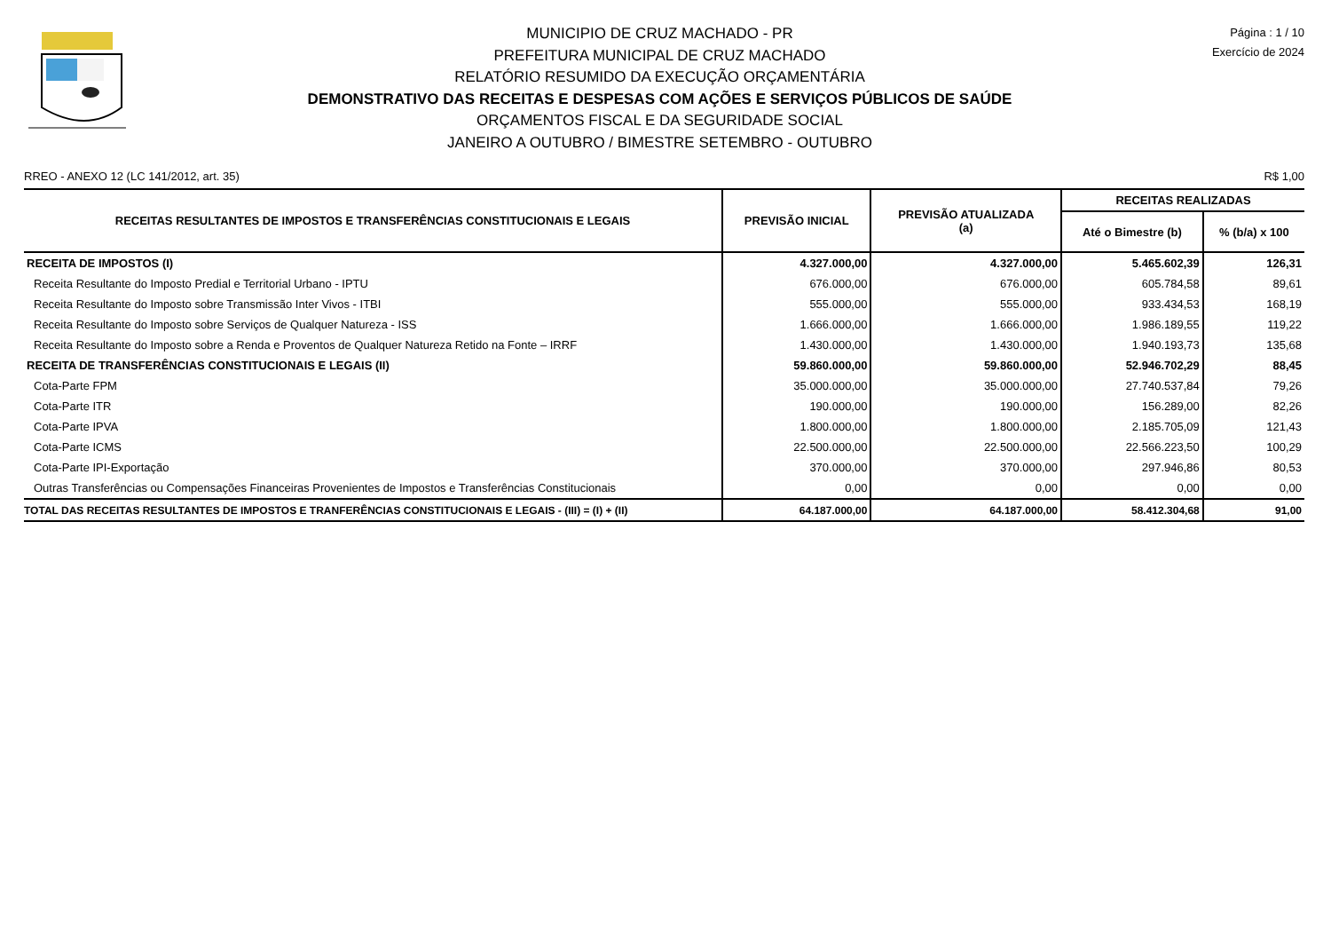MUNICIPIO DE CRUZ MACHADO - PR
PREFEITURA MUNICIPAL DE CRUZ MACHADO
RELATÓRIO RESUMIDO DA EXECUÇÃO ORÇAMENTÁRIA
DEMONSTRATIVO DAS RECEITAS E DESPESAS COM AÇÕES E SERVIÇOS PÚBLICOS DE SAÚDE
ORÇAMENTOS FISCAL E DA SEGURIDADE SOCIAL
JANEIRO A OUTUBRO / BIMESTRE SETEMBRO - OUTUBRO
Página : 1 / 10
Exercício de 2024
RREO - ANEXO 12 (LC 141/2012, art. 35) R$ 1,00
| RECEITAS RESULTANTES DE IMPOSTOS E TRANSFERÊNCIAS CONSTITUCIONAIS E LEGAIS | PREVISÃO INICIAL | PREVISÃO ATUALIZADA (a) | RECEITAS REALIZADAS | |
| --- | --- | --- | --- | --- |
| | | | Até o Bimestre (b) | % (b/a) x 100 |
| RECEITA DE IMPOSTOS (I) | 4.327.000,00 | 4.327.000,00 | 5.465.602,39 | 126,31 |
| Receita Resultante do Imposto Predial e Territorial Urbano - IPTU | 676.000,00 | 676.000,00 | 605.784,58 | 89,61 |
| Receita Resultante do Imposto sobre Transmissão Inter Vivos - ITBI | 555.000,00 | 555.000,00 | 933.434,53 | 168,19 |
| Receita Resultante do Imposto sobre Serviços de Qualquer Natureza - ISS | 1.666.000,00 | 1.666.000,00 | 1.986.189,55 | 119,22 |
| Receita Resultante do Imposto sobre a Renda e Proventos de Qualquer Natureza Retido na Fonte – IRRF | 1.430.000,00 | 1.430.000,00 | 1.940.193,73 | 135,68 |
| RECEITA DE TRANSFERÊNCIAS CONSTITUCIONAIS E LEGAIS (II) | 59.860.000,00 | 59.860.000,00 | 52.946.702,29 | 88,45 |
| Cota-Parte FPM | 35.000.000,00 | 35.000.000,00 | 27.740.537,84 | 79,26 |
| Cota-Parte ITR | 190.000,00 | 190.000,00 | 156.289,00 | 82,26 |
| Cota-Parte IPVA | 1.800.000,00 | 1.800.000,00 | 2.185.705,09 | 121,43 |
| Cota-Parte ICMS | 22.500.000,00 | 22.500.000,00 | 22.566.223,50 | 100,29 |
| Cota-Parte IPI-Exportação | 370.000,00 | 370.000,00 | 297.946,86 | 80,53 |
| Outras Transferências ou Compensações Financeiras Provenientes de Impostos e Transferências Constitucionais | 0,00 | 0,00 | 0,00 | 0,00 |
| TOTAL DAS RECEITAS RESULTANTES DE IMPOSTOS E TRANFERÊNCIAS CONSTITUCIONAIS E LEGAIS - (III) = (I) + (II) | 64.187.000,00 | 64.187.000,00 | 58.412.304,68 | 91,00 |